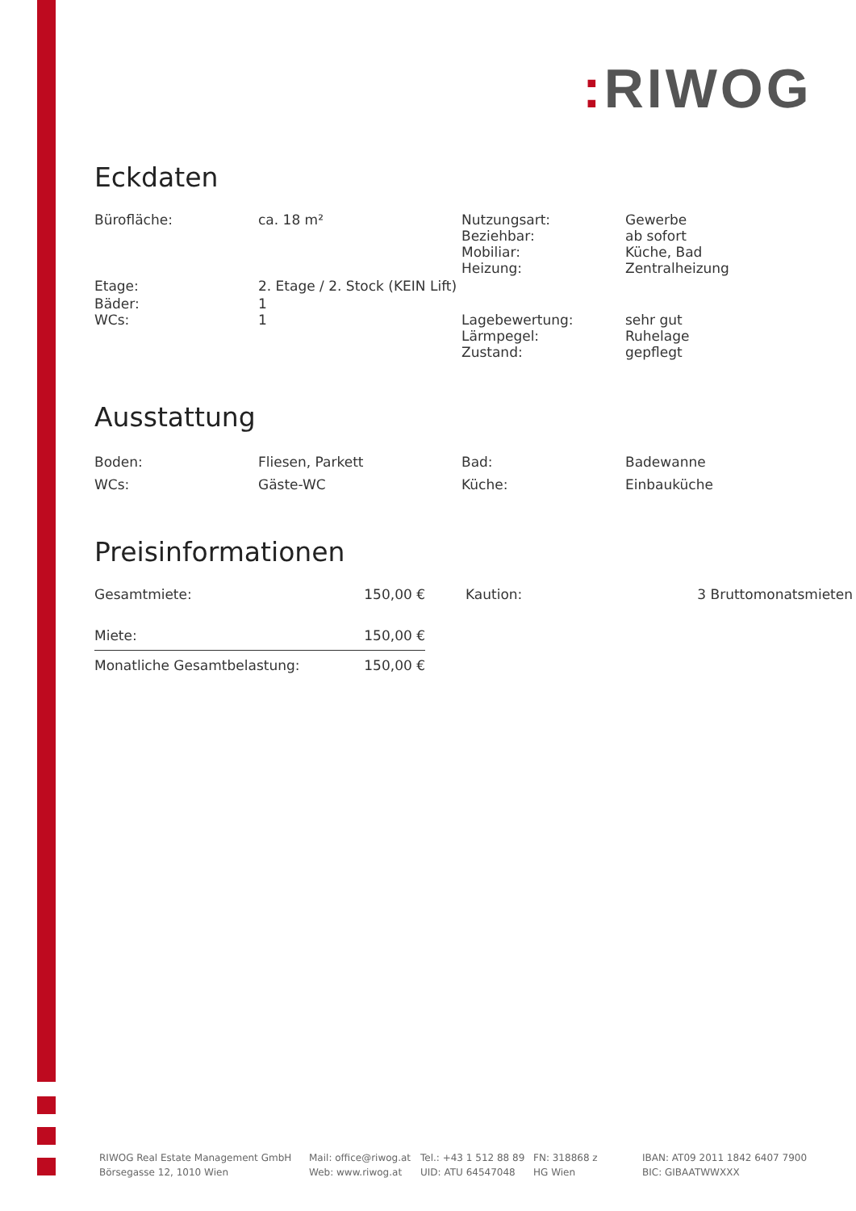: RIWOG
Eckdaten
| Bürofläche: | ca. 18 m² | Nutzungsart: Beziehbar: Mobiliar: Heizung: | Gewerbe ab sofort Küche, Bad Zentralheizung |
| Etage: | 2. Etage / 2. Stock (KEIN Lift) | | |
| Bäder: WCs: | 1 1 | Lagebewertung: Lärmpegel: Zustand: | sehr gut Ruhelage gepflegt |
Ausstattung
| Boden: | Fliesen, Parkett | Bad: | Badewanne |
| WCs: | Gäste-WC | Küche: | Einbauküche |
Preisinformationen
| Gesamtmiete: | 150,00 € | Kaution: | 3 Bruttomonatsmieten |
| Miete: | 150,00 € | | |
| Monatliche Gesamtbelastung: | 150,00 € | | |
RIWOG Real Estate Management GmbH
Börsegasse 12, 1010 Wien
Mail: office@riwog.at
Web: www.riwog.at
Tel.: +43 1 512 88 89
UID: ATU 64547048
FN: 318868 z
HG Wien
IBAN: AT09 2011 1842 6407 7900
BIC: GIBAATWWXXX